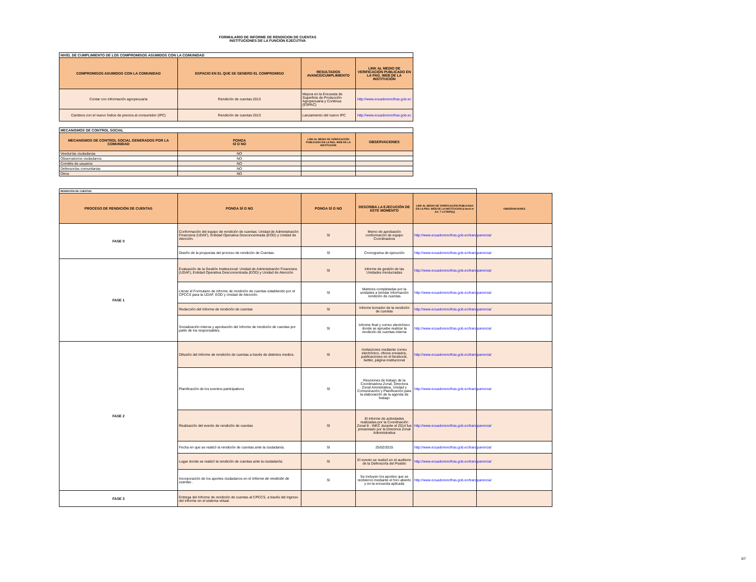FORMULARIO DE INFORME DE RENDICION DE CUENTAS
INSTITUCIONES DE LA FUNCION EJECUTIVA
| NIVEL DE CUMPLIMIENTO DE LOS COMPROMISOS ASUMIDOS CON LA COMUNIDAD | | | |
| COMPROMISOS ASUMIDOS CON LA COMUNIDAD | ESPACIO EN EL QUE SE GENERO EL COMPROMISO | RESULTADOS AVANCE/CUMPLIMIENTO | LINK AL MEDIO DE VERIFICACIÓN PUBLICADO EN LA PAG. WEB DE LA INSTITUCIÓN |
| Contar con información agropecuaria | Rendición de cuentas 2013 | Mejora en la Encuesta de Superficie de Producción Agropecuaria y Continua (ESPAC) | http://www.ecuadorencifras.gob.ec |
| Cambios con el nuevo Índice de precios al consumidor (IPC) | Rendición de cuentas 2013 | Lanzamiento del nuevo IPC | http://www.ecuadorencifras.gob.ec |
| MECANISMOS DE CONTROL SOCIAL | | | |
| MECANISMOS DE CONTROL SOCIAL GENERADOS POR LA COMUNIDAD | PONGA SÍ O NO | LINK AL MEDIO DE VERIFICACIÓN PUBLICADO EN LA PAG. WEB DE LA INSTITUCIÓN | OBSERVACIONES |
| Veedurías ciudadanas | NO | | |
| Observatorios ciudadanos | NO | | |
| Comités de usuarios | NO | | |
| Defensorías comunitarias | NO | | |
| Otros | NO | | |
| RENDICIÓN DE CUENTAS | | | | | |
| PROCESO DE RENDICIÓN DE CUENTAS | PONGA SÍ O NO | PONGA SÍ O NO | DESCRIBA LA EJECUCIÓN DE ESTE MOMENTO | LINK AL MEDIO DE VERIFICACIÓN PUBLICADO EN LA PÁG. WEB DE LA INSTITUCIÓN (Literal m Art. 7 LOTAIP[1]) | OBSERVACIONES |
| FASE 0 | Conformación del equipo de rendición de cuentas: Unidad de Administración Financiera (UDAF), Entidad Operativa Desconcentrada (EOD) y Unidad de Atención. | SI | Memo de aprobación conformación de equipo Coordinadora | http://www.ecuadorencifras.gob.ec/transparencia/ | |
| | Diseño de la propuesta del proceso de rendición de Cuentas. | SI | Cronograma de ejecución | http://www.ecuadorencifras.gob.ec/transparencia/ | |
| FASE 1 | Evaluación de la Gestión Institucional: Unidad de Administración Financiera (UDAF), Entidad Operativa Desconcentrada (EOD) y Unidad de Atención. | SI | Informe de gestión de las Unidades involucradas | http://www.ecuadorencifras.gob.ec/transparencia/ | |
| | Llenar el Formulario de informe de rendición de cuentas establecido por el CPCCS para la UDAF, EOD y Unidad de Atención. | SI | Matrices completadas por la unidades a brindar información rendición de cuentas | http://www.ecuadorencifras.gob.ec/transparencia/ | |
| | Redacción del Informe de rendición de cuentas | SI | Informe borrador de la rendición de cuentas | http://www.ecuadorencifras.gob.ec/transparencia/ | |
| | Socialización interna y aprobación del Informe de rendición de cuentas por parte de los responsables. | SI | Informe final y correo electrónico donde se apruebe realizar la rendición de cuentas interna | http://www.ecuadorencifras.gob.ec/transparencia/ | |
| FASE 2 | Difusión del Informe de rendición de cuentas a través de distintos medios. | SI | Invitaciones mediante correo electrónico, oficios enviados, publicaciones en el facebook, twitter, página institucional | http://www.ecuadorencifras.gob.ec/transparencia/ | |
| | Planificación de los eventos participativos | SI | Reuniones de trabajo de la Coordinadora Zonal, Directora Zonal Amnistrativa, Unidad y Comunicación y Planificación para la elaboración de la agenda de trabajo | http://www.ecuadorencifras.gob.ec/transparencia/ | |
| | Realización del evento de rendición de cuentas | SI | El informe de actividades realizadas por la Coordinación Zonal 8 - INEC durante el 2014 fue presentado por la Directora Zonal Administrativa | http://www.ecuadorencifras.gob.ec/transparencia/ | |
| | Fecha en que se realizó la rendición de cuentas ante la ciudadanía. | SI | 25/02/2015 | http://www.ecuadorencifras.gob.ec/transparencia/ | |
| | Lugar donde se realizó la rendición de cuentas ante la ciudadanía: | SI | El evento se realizó en el auditorio de la Defensoría del Pueblo | http://www.ecuadorencifras.gob.ec/transparencia/ | |
| | Incorporación de los aportes ciudadanos en el Informe de rendición de cuentas . | SI | Se incluyen los aportes que se recibieron mediante el foro abierto y en la encuenta aplicada | http://www.ecuadorencifras.gob.ec/transparencia/ | |
| FASE 3 | Entrega del Informe de rendición de cuentas al CPCCS, a través del ingreso del Informe en el sistema virtual. | | | | |
3/7